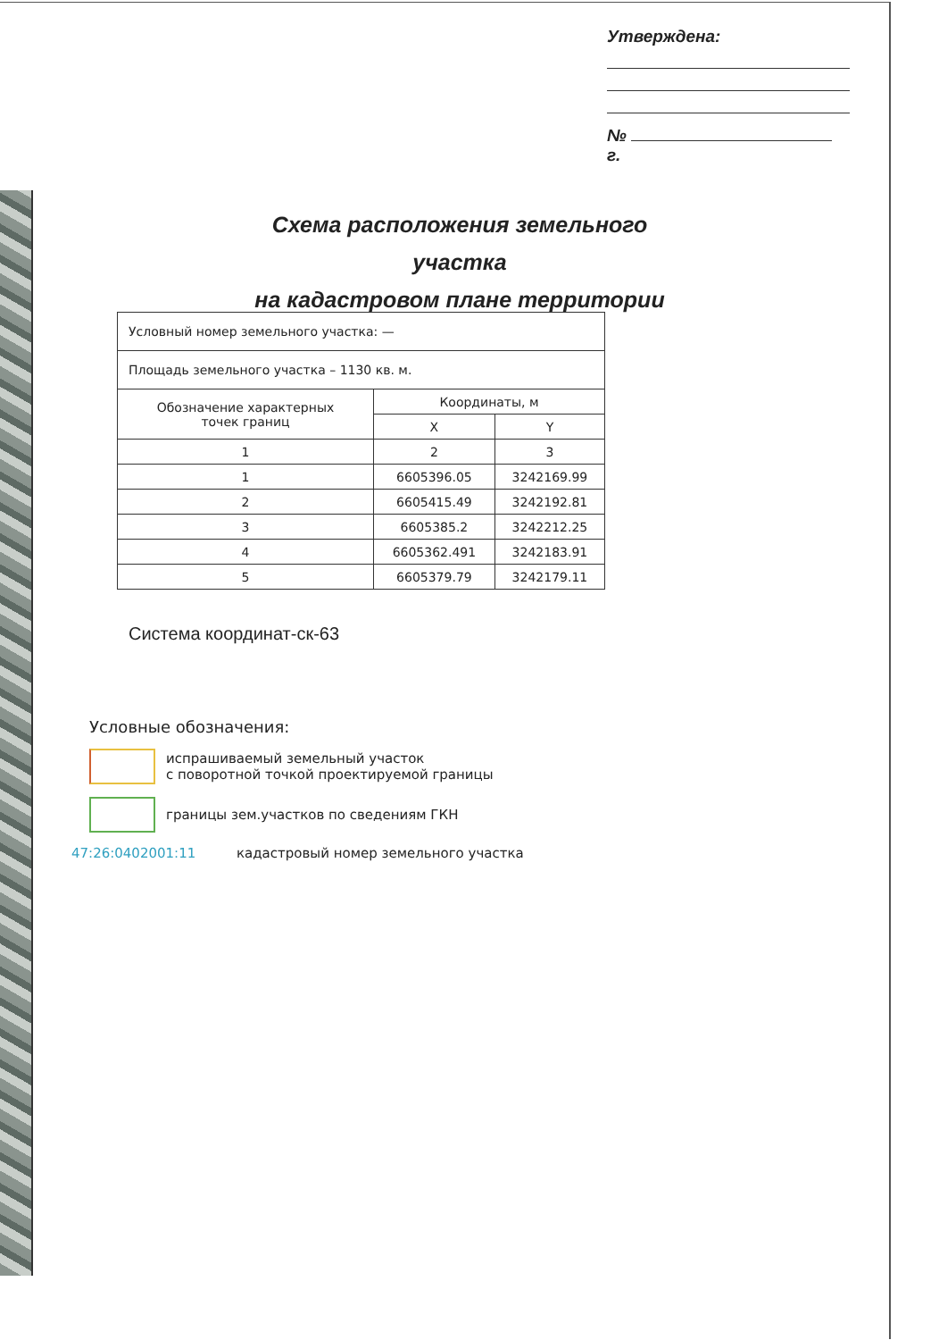Утверждена:
№ г.
Схема расположения земельного участка
на кадастровом плане территории
| Условный номер земельного участка: — | | |
| Площадь земельного участка – 1130 кв. м. | | |
| Обозначение характерных точек границ | Координаты, м | |
| | X | Y |
| 1 | 2 | 3 |
| 1 | 6605396.05 | 3242169.99 |
| 2 | 6605415.49 | 3242192.81 |
| 3 | 6605385.2 | 3242212.25 |
| 4 | 6605362.491 | 3242183.91 |
| 5 | 6605379.79 | 3242179.11 |
Система координат-ск-63
Условные обозначения:
испрашиваемый земельный участок
с поворотной точкой проектируемой границы
границы зем.участков по сведениям ГКН
47:26:0402001:11 кадастровый номер земельного участка